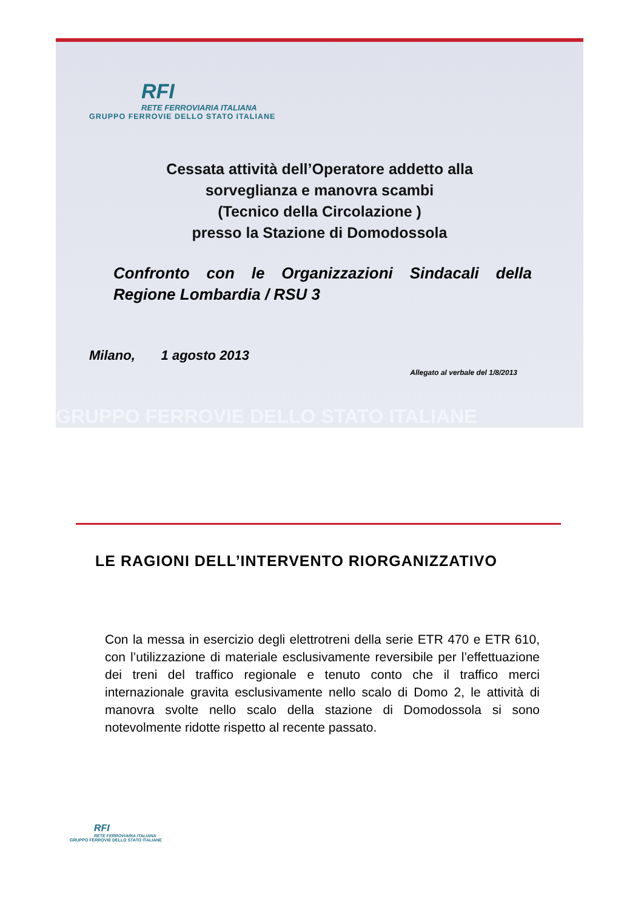RFI
RETE FERROVIARIA ITALIANA
GRUPPO FERROVIE DELLO STATO ITALIANE
Cessata attività dell’Operatore addetto alla
sorveglianza e manovra scambi
(Tecnico della Circolazione )
presso la Stazione di Domodossola
Confronto con le Organizzazioni Sindacali della Regione Lombardia / RSU 3
Milano, 1 agosto 2013
Allegato al verbale del 1/8/2013
GRUPPO FERROVIE DELLO STATO ITALIANE
LE RAGIONI DELL’INTERVENTO RIORGANIZZATIVO
Con la messa in esercizio degli elettrotreni della serie ETR 470 e ETR 610, con l’utilizzazione di materiale esclusivamente reversibile per l’effettuazione dei treni del traffico regionale e tenuto conto che il traffico merci internazionale gravita esclusivamente nello scalo di Domo 2, le attività di manovra svolte nello scalo della stazione di Domodossola si sono notevolmente ridotte rispetto al recente passato.
RFI
RETE FERROVIARIA ITALIANA
GRUPPO FERROVIE DELLO STATO ITALIANE